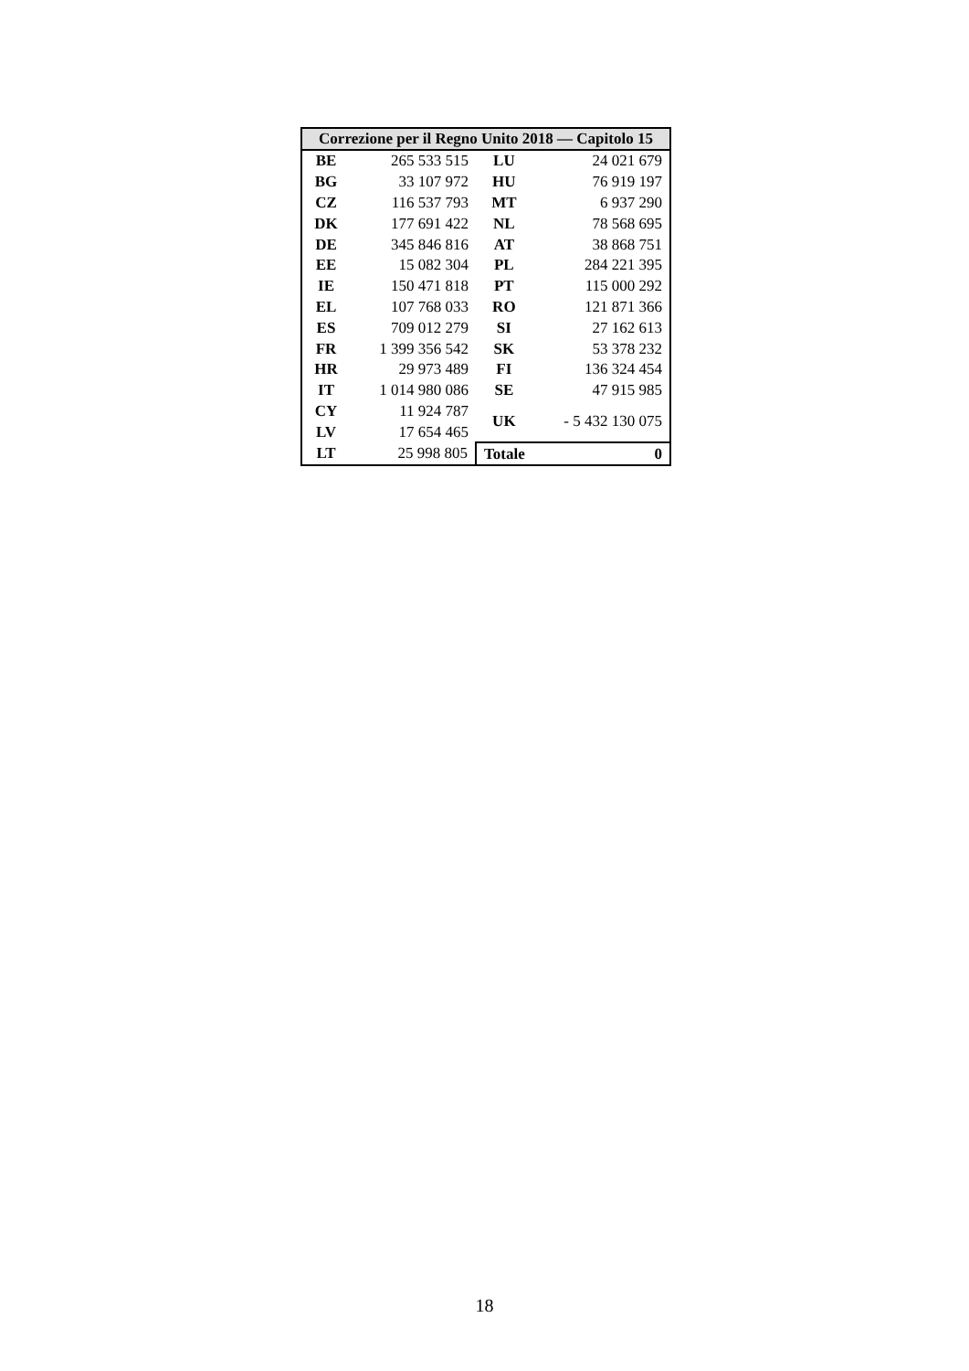| Correzione per il Regno Unito 2018 — Capitolo 15 | | | |
| --- | --- | --- | --- |
| BE | 265 533 515 | LU | 24 021 679 |
| BG | 33 107 972 | HU | 76 919 197 |
| CZ | 116 537 793 | MT | 6 937 290 |
| DK | 177 691 422 | NL | 78 568 695 |
| DE | 345 846 816 | AT | 38 868 751 |
| EE | 15 082 304 | PL | 284 221 395 |
| IE | 150 471 818 | PT | 115 000 292 |
| EL | 107 768 033 | RO | 121 871 366 |
| ES | 709 012 279 | SI | 27 162 613 |
| FR | 1 399 356 542 | SK | 53 378 232 |
| HR | 29 973 489 | FI | 136 324 454 |
| IT | 1 014 980 086 | SE | 47 915 985 |
| CY | 11 924 787 | UK | - 5 432 130 075 |
| LV | 17 654 465 | | |
| LT | 25 998 805 | Totale | 0 |
18